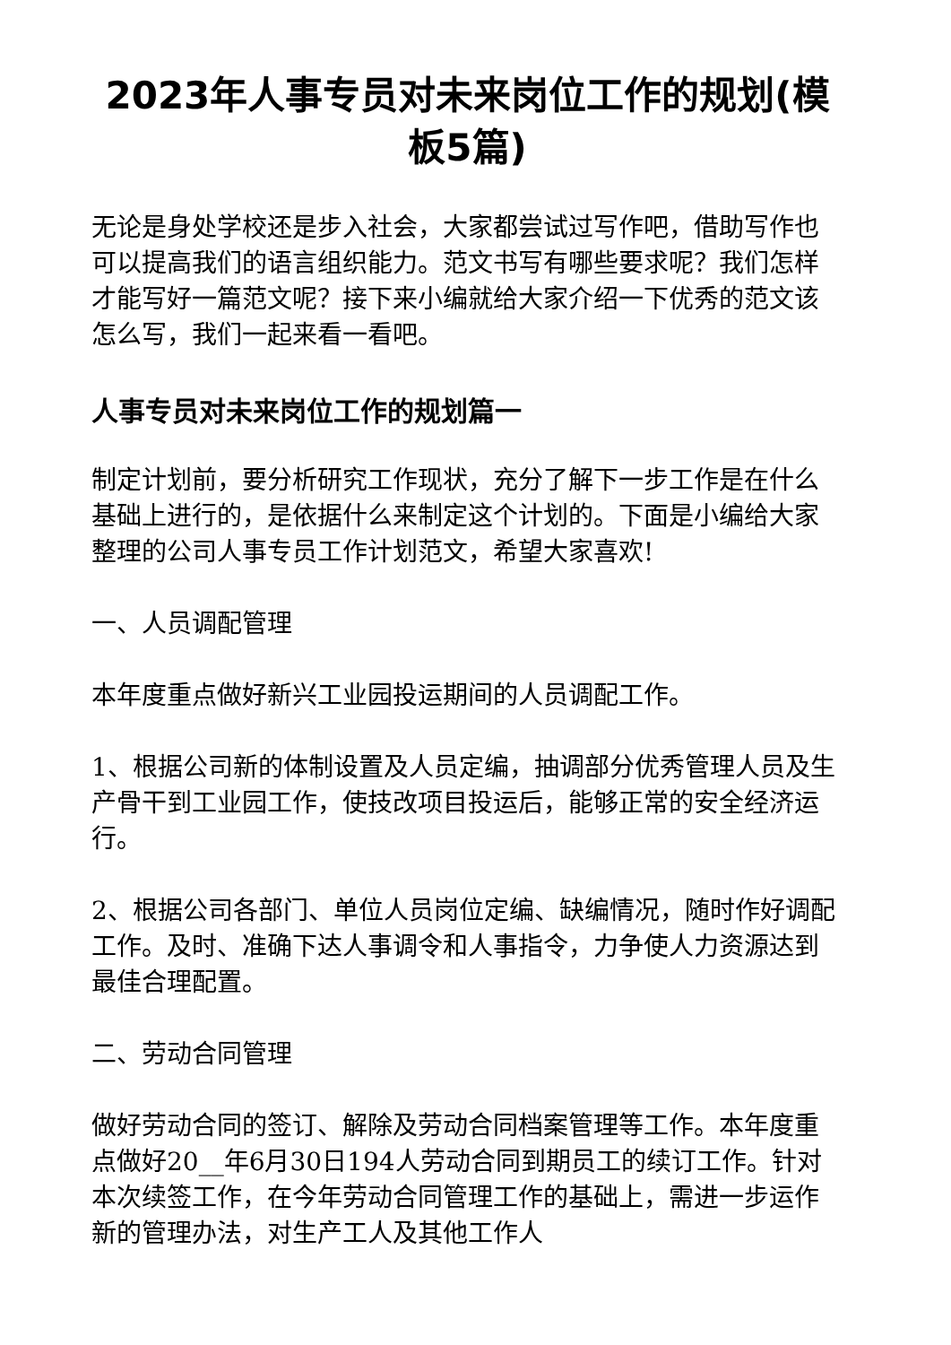2023年人事专员对未来岗位工作的规划(模板5篇)
无论是身处学校还是步入社会，大家都尝试过写作吧，借助写作也可以提高我们的语言组织能力。范文书写有哪些要求呢？我们怎样才能写好一篇范文呢？接下来小编就给大家介绍一下优秀的范文该怎么写，我们一起来看一看吧。
人事专员对未来岗位工作的规划篇一
制定计划前，要分析研究工作现状，充分了解下一步工作是在什么基础上进行的，是依据什么来制定这个计划的。下面是小编给大家整理的公司人事专员工作计划范文，希望大家喜欢!
一、人员调配管理
本年度重点做好新兴工业园投运期间的人员调配工作。
1、根据公司新的体制设置及人员定编，抽调部分优秀管理人员及生产骨干到工业园工作，使技改项目投运后，能够正常的安全经济运行。
2、根据公司各部门、单位人员岗位定编、缺编情况，随时作好调配工作。及时、准确下达人事调令和人事指令，力争使人力资源达到最佳合理配置。
二、劳动合同管理
做好劳动合同的签订、解除及劳动合同档案管理等工作。本年度重点做好20__年6月30日194人劳动合同到期员工的续订工作。针对本次续签工作，在今年劳动合同管理工作的基础上，需进一步运作新的管理办法，对生产工人及其他工作人